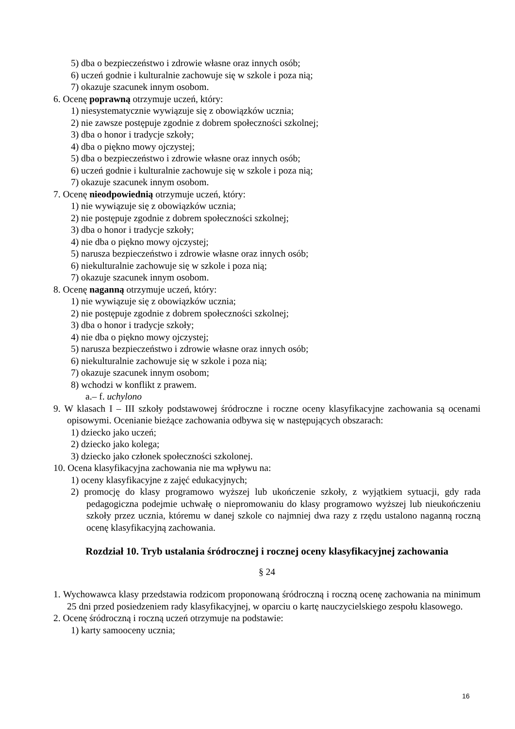5) dba o bezpieczeństwo i zdrowie własne oraz innych osób;
6) uczeń godnie i kulturalnie zachowuje się w szkole i poza nią;
7) okazuje szacunek innym osobom.
6. Ocenę poprawną otrzymuje uczeń, który:
1) niesystematycznie wywiązuje się z obowiązków ucznia;
2) nie zawsze postępuje zgodnie z dobrem społeczności szkolnej;
3) dba o honor i tradycje szkoły;
4) dba o piękno mowy ojczystej;
5) dba o bezpieczeństwo i zdrowie własne oraz innych osób;
6) uczeń godnie i kulturalnie zachowuje się w szkole i poza nią;
7) okazuje szacunek innym osobom.
7. Ocenę nieodpowiednią otrzymuje uczeń, który:
1) nie wywiązuje się z obowiązków ucznia;
2) nie postępuje zgodnie z dobrem społeczności szkolnej;
3) dba o honor i tradycje szkoły;
4) nie dba o piękno mowy ojczystej;
5) narusza bezpieczeństwo i zdrowie własne oraz innych osób;
6) niekulturalnie zachowuje się w szkole i poza nią;
7) okazuje szacunek innym osobom.
8. Ocenę naganną otrzymuje uczeń, który:
1) nie wywiązuje się z obowiązków ucznia;
2) nie postępuje zgodnie z dobrem społeczności szkolnej;
3) dba o honor i tradycje szkoły;
4) nie dba o piękno mowy ojczystej;
5) narusza bezpieczeństwo i zdrowie własne oraz innych osób;
6) niekulturalnie zachowuje się w szkole i poza nią;
7) okazuje szacunek innym osobom;
8) wchodzi w konflikt z prawem.
a.– f. uchylono
9. W klasach I – III szkoły podstawowej śródroczne i roczne oceny klasyfikacyjne zachowania są ocenami opisowymi. Ocenianie bieżące zachowania odbywa się w następujących obszarach:
1) dziecko jako uczeń;
2) dziecko jako kolega;
3) dziecko jako członek społeczności szkolonej.
10. Ocena klasyfikacyjna zachowania nie ma wpływu na:
1) oceny klasyfikacyjne z zajęć edukacyjnych;
2) promocję do klasy programowo wyższej lub ukończenie szkoły, z wyjątkiem sytuacji, gdy rada pedagogiczna podejmie uchwałę o niepromowaniu do klasy programowo wyższej lub nieukończeniu szkoły przez ucznia, któremu w danej szkole co najmniej dwa razy z rzędu ustalono naganną roczną ocenę klasyfikacyjną zachowania.
Rozdział 10. Tryb ustalania śródrocznej i rocznej oceny klasyfikacyjnej zachowania
§ 24
1. Wychowawca klasy przedstawia rodzicom proponowaną śródroczną i roczną ocenę zachowania na minimum 25 dni przed posiedzeniem rady klasyfikacyjnej, w oparciu o kartę nauczycielskiego zespołu klasowego.
2. Ocenę śródroczną i roczną uczeń otrzymuje na podstawie:
1) karty samooceny ucznia;
16